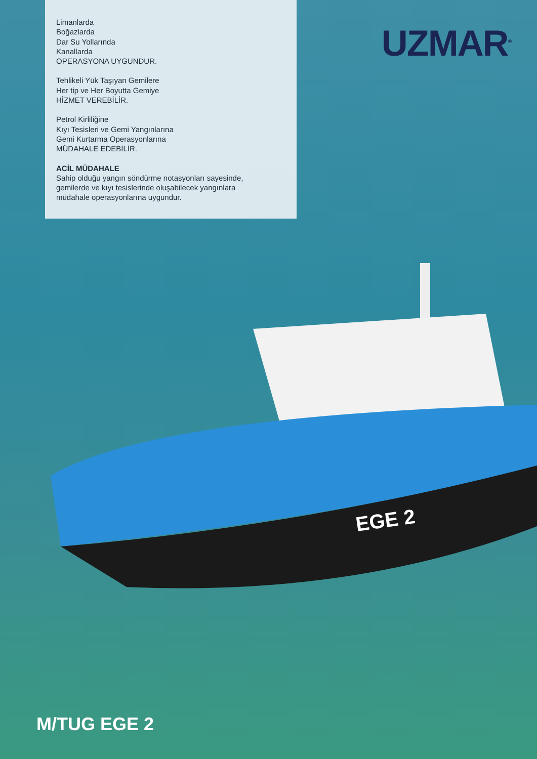Limanlarda
Boğazlarda
Dar Su Yollarında
Kanallarda
OPERASYONA UYGUNDUR.
Tehlikeli Yük Taşıyan Gemilere
Her tip ve Her Boyutta Gemiye
HİZMET VEREBİLİR.
Petrol Kirliliğine
Kıyı Tesisleri ve Gemi Yangınlarına
Gemi Kurtarma Operasyonlarına
MÜDAHALE EDEBİLİR.
ACİL MÜDAHALE
Sahip olduğu yangın söndürme notasyonları sayesinde, gemilerde ve kıyı tesislerinde oluşabilecek yangınlara müdahale operasyonlarına uygundur.
UZMAR<sup>®</sup>
EGE 2
M/TUG EGE 2